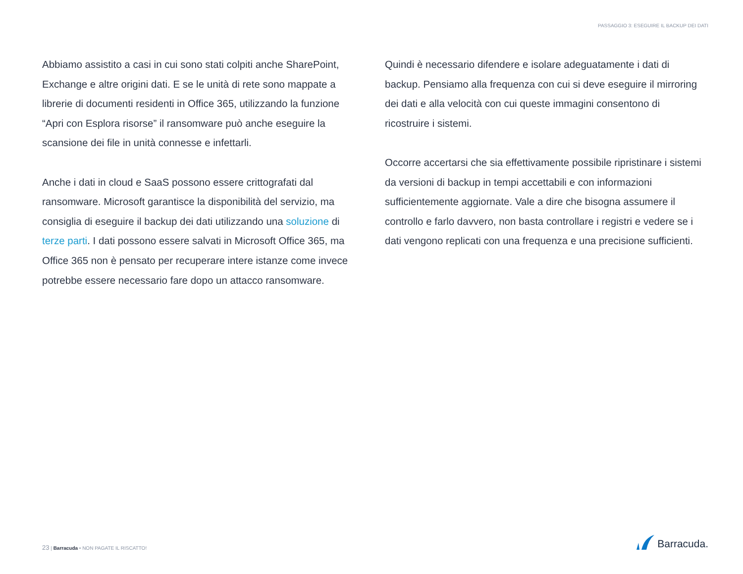PASSAGGIO 3: ESEGUIRE IL BACKUP DEI DATI
Abbiamo assistito a casi in cui sono stati colpiti anche SharePoint, Exchange e altre origini dati. E se le unità di rete sono mappate a librerie di documenti residenti in Office 365, utilizzando la funzione “Apri con Esplora risorse” il ransomware può anche eseguire la scansione dei file in unità connesse e infettarli.
Anche i dati in cloud e SaaS possono essere crittografati dal ransomware. Microsoft garantisce la disponibilità del servizio, ma consiglia di eseguire il backup dei dati utilizzando una soluzione di terze parti. I dati possono essere salvati in Microsoft Office 365, ma Office 365 non è pensato per recuperare intere istanze come invece potrebbe essere necessario fare dopo un attacco ransomware.
Quindi è necessario difendere e isolare adeguatamente i dati di backup. Pensiamo alla frequenza con cui si deve eseguire il mirroring dei dati e alla velocità con cui queste immagini consentono di ricostruire i sistemi.
Occorre accertarsi che sia effettivamente possibile ripristinare i sistemi da versioni di backup in tempi accettabili e con informazioni sufficientemente aggiornate. Vale a dire che bisogna assumere il controllo e farlo davvero, non basta controllare i registri e vedere se i dati vengono replicati con una frequenza e una precisione sufficienti.
23 | Barracuda • NON PAGATE IL RISCATTO!
Barracuda.